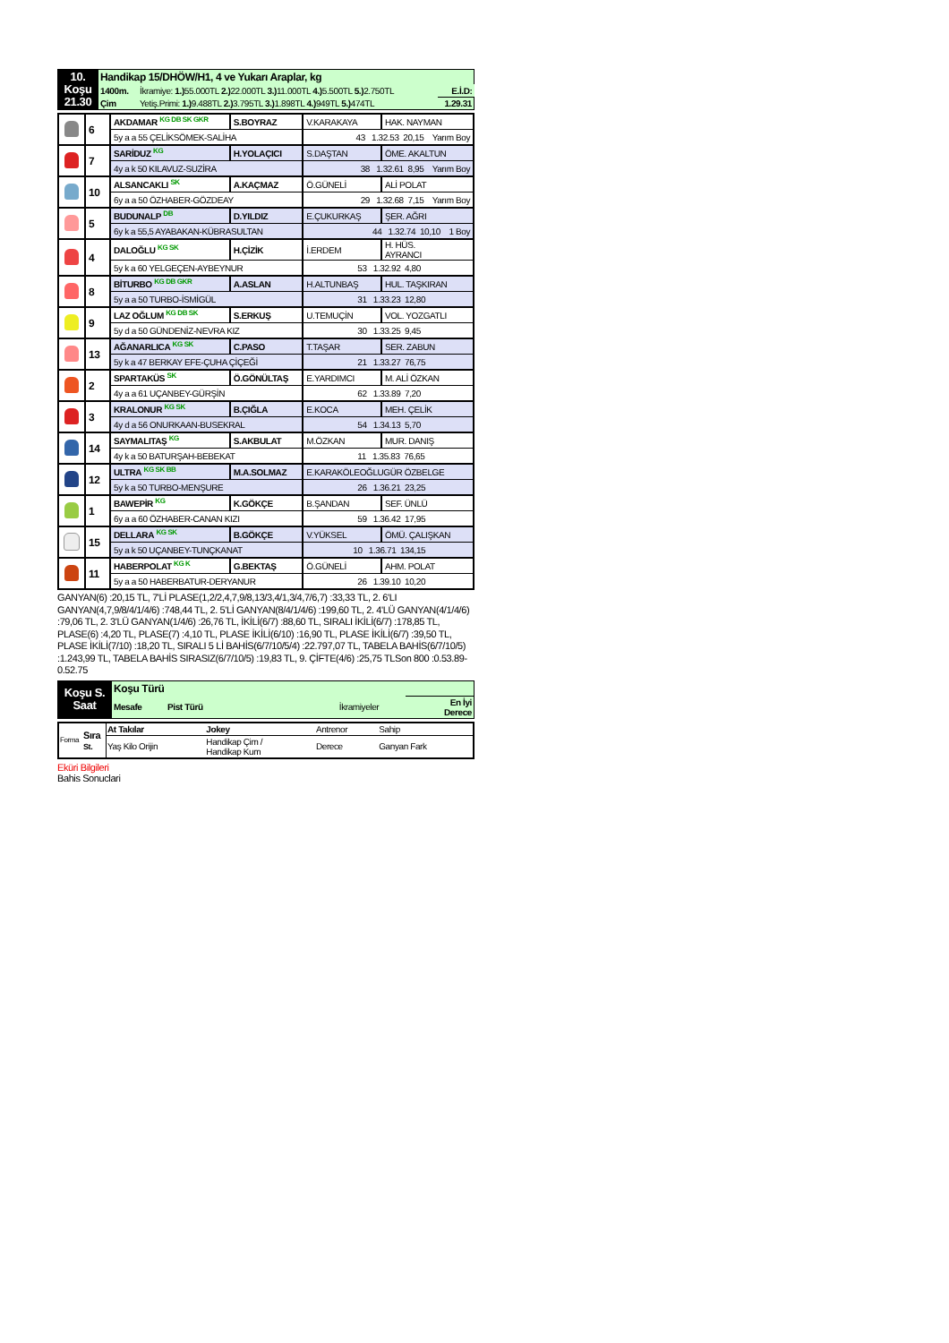| 10. Koşu 21.30 | Handikap 15/DHÖW/H1, 4 ve Yukarı Araplar, kg | | |
| | 1400m. | İkramiye: 1.) 55.000TL 2.) 22.000TL 3.) 11.000TL 4.) 5.500TL 5.) 2.750TL | E.İ.D: |
| | Çim | Yetiş.Primi: 1.) 9.488TL 2.) 3.795TL 3.) 1.898TL 4.) 949TL 5.) 474TL | 1.29.31 |
| | 6 | AKDAMAR KG DB SK GKR | S.BOYRAZ | V.KARAKAYA | HAK. NAYMAN |
| | | 5y a a 55 ÇELİKSÖMEK-SALİHA | | 43 1.32.53 20,15 Yarım Boy | |
| | 7 | SARİDUZ KG | H.YOLAÇICI | S.DAŞTAN | ÖME. AKALTUN |
| | | 4y a k 50 KILAVUZ-SUZİRA | | 38 1.32.61 8,95 Yarım Boy | |
| | 10 | ALSANCAKLI SK | A.KAÇMAZ | Ö.GÜNELİ | ALİ POLAT |
| | | 6y a a 50 ÖZHABER-GÖZDEAY | | 29 1.32.68 7,15 Yarım Boy | |
| | 5 | BUDUNALP DB | D.YILDIZ | E.ÇUKURKAŞ | ŞER. AĞRI |
| | | 6y k a 55,5 AYABAKAN-KÜBRASULTAN | | 44 1.32.74 10,10 1 Boy | |
| | 4 | DALOĞLU KG SK | H.ÇİZİK | İ.ERDEM | H. HÜS. AYRANCI |
| | | 5y k a 60 YELGEÇEN-AYBEYNUR | | 53 1.32.92 4,80 | |
| | 8 | BİTURBO KG DB GKR | A.ASLAN | H.ALTUNBAŞ | HUL. TAŞKIRAN |
| | | 5y a a 50 TURBO-İSMİGÜL | | 31 1.33.23 12,80 | |
| | 9 | LAZ OĞLUM KG DB SK | S.ERKUŞ | U.TEMUÇİN | VOL. YOZGATLI |
| | | 5y d a 50 GÜNDENİZ-NEVRA KIZ | | 30 1.33.25 9,45 | |
| | 13 | AĞANARLICA KG SK | C.PASO | T.TAŞAR | SER. ZABUN |
| | | 5y k a 47 BERKAY EFE-ÇUHA ÇİÇEĞİ | | 21 1.33.27 76,75 | |
| | 2 | SPARTAKÜS SK | Ö.GÖNÜLTAŞ | E.YARDIMCI | M. ALİ ÖZKAN |
| | | 4y a a 61 UÇANBEY-GÜRŞİN | | 62 1.33.89 7,20 | |
| | 3 | KRALONUR KG SK | B.ÇIĞLA | E.KOCA | MEH. ÇELİK |
| | | 4y d a 56 ONURKAAN-BUSEKRAL | | 54 1.34.13 5,70 | |
| | 14 | SAYMALITAŞ KG | S.AKBULAT | M.ÖZKAN | MUR. DANIŞ |
| | | 4y k a 50 BATURŞAH-BEBEKAT | | 11 1.35.83 76,65 | |
| | 12 | ULTRA KG SK BB | M.A.SOLMAZ | E.KARAKÖLEOĞLUGÜR ÖZBELGE | |
| | | 5y k a 50 TURBO-MENŞURE | | 26 1.36.21 23,25 | |
| | 1 | BAWEPİR KG | K.GÖKÇE | B.ŞANDAN | SEF. ÜNLÜ |
| | | 6y a a 60 ÖZHABER-CANAN KIZI | | 59 1.36.42 17,95 | |
| | 15 | DELLARA KG SK | B.GÖKÇE | V.YÜKSEL | ÖMÜ. ÇALIŞKAN |
| | | 5y a k 50 UÇANBEY-TUNÇKANAT | | 10 1.36.71 134,15 | |
| | 11 | HABERPOLAT KG K | G.BEKTAŞ | Ö.GÜNELİ | AHM. POLAT |
| | | 5y a a 50 HABERBATUR-DERYANUR | | 26 1.39.10 10,20 | |
GANYAN(6) :20,15 TL, 7'Lİ PLASE(1,2/2,4,7,9/8,13/3,4/1,3/4,7/6,7) :33,33 TL, 2. 6'LI GANYAN(4,7,9/8/4/1/4/6) :748,44 TL, 2. 5'Lİ GANYAN(8/4/1/4/6) :199,60 TL, 2. 4'LÜ GANYAN(4/1/4/6) :79,06 TL, 2. 3'LÜ GANYAN(1/4/6) :26,76 TL, İKİLİ(6/7) :88,60 TL, SIRALI İKİLİ(6/7) :178,85 TL, PLASE(6) :4,20 TL, PLASE(7) :4,10 TL, PLASE İKİLİ(6/10) :16,90 TL, PLASE İKİLİ(6/7) :39,50 TL, PLASE İKİLİ(7/10) :18,20 TL, SIRALI 5 Lİ BAHİS(6/7/10/5/4) :22.797,07 TL, TABELA BAHİS(6/7/10/5) :1.243,99 TL, TABELA BAHİS SIRASIZ(6/7/10/5) :19,83 TL, 9. ÇİFTE(4/6) :25,75 TLSon 800 :0.53.89-0.52.75
| Koşu S. Saat | Koşu Türü | | |
| | Mesafe Pist Türü | İkramiyeler | En İyi Derece |
| Forma | Sıra St. | At Takılar | Jokey | Antrenor | Sahip |
| | | Yaş Kilo Orijin | Handikap Çim / Handikap Kum | Derece | Ganyan Fark |
Eküri Bilgileri
Bahis Sonuclari